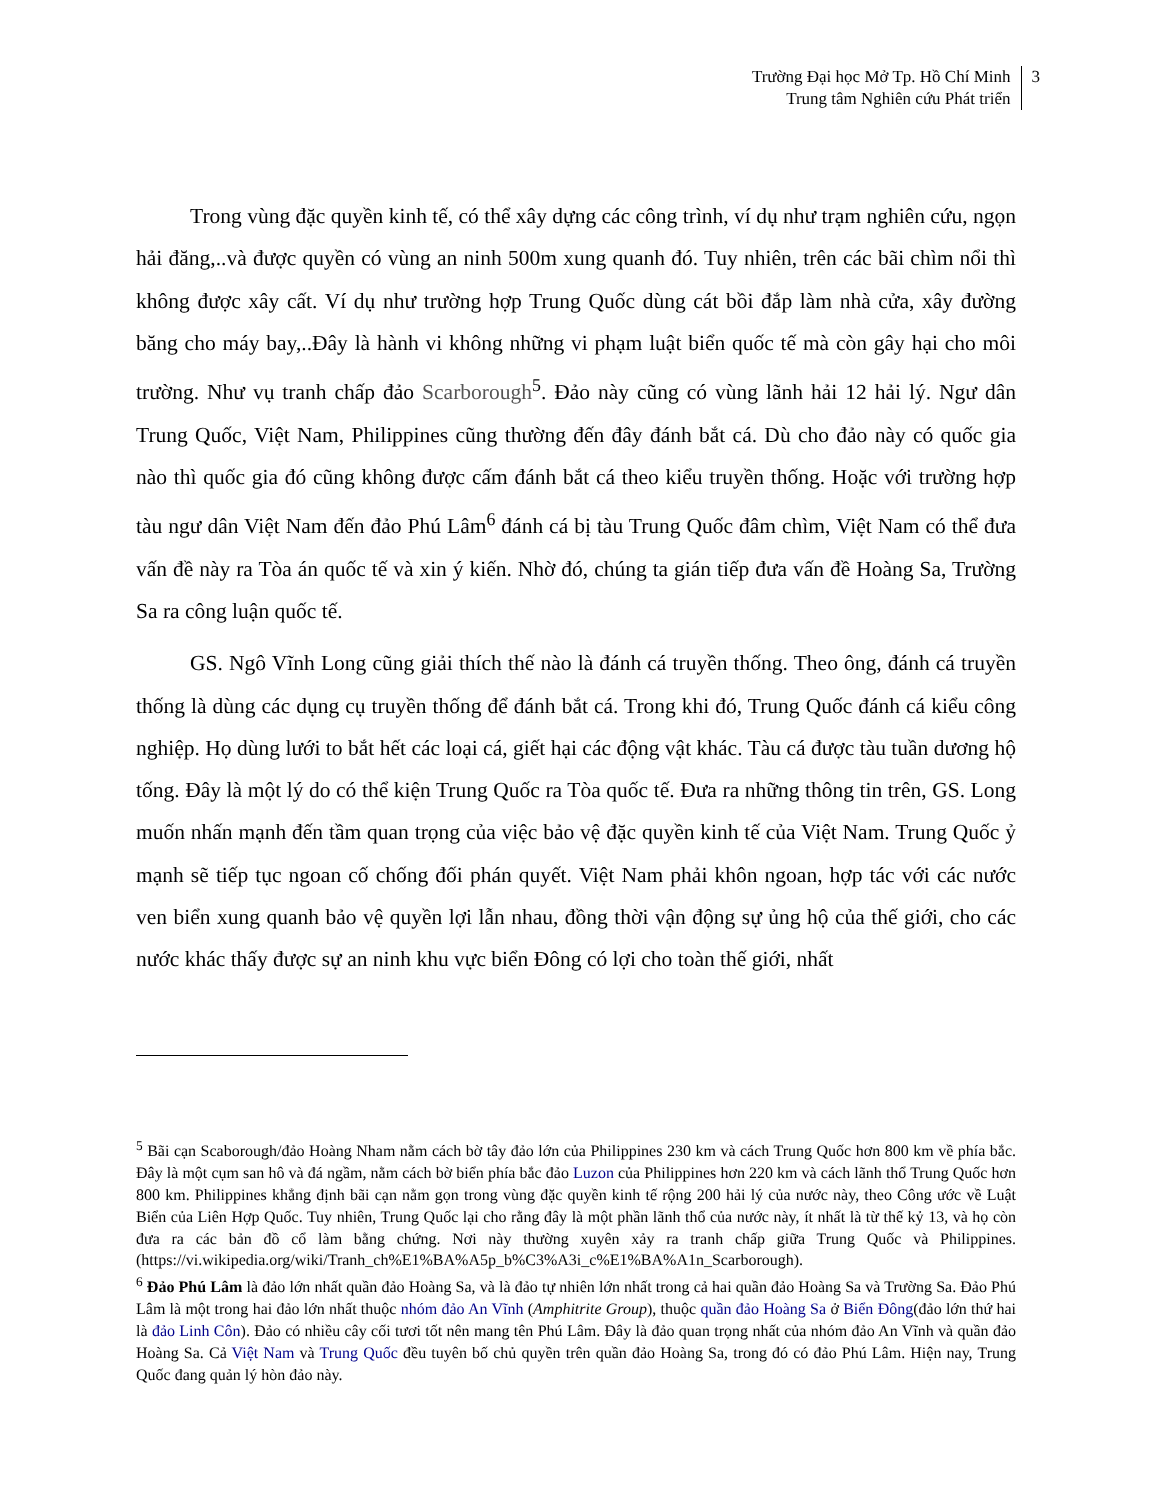Trường Đại học Mở Tp. Hồ Chí Minh
Trung tâm Nghiên cứu Phát triển
3
Trong vùng đặc quyền kinh tế, có thể xây dựng các công trình, ví dụ như trạm nghiên cứu, ngọn hải đăng,..và được quyền có vùng an ninh 500m xung quanh đó. Tuy nhiên, trên các bãi chìm nổi thì không được xây cất. Ví dụ như trường hợp Trung Quốc dùng cát bồi đắp làm nhà cửa, xây đường băng cho máy bay,..Đây là hành vi không những vi phạm luật biển quốc tế mà còn gây hại cho môi trường. Như vụ tranh chấp đảo Scarborough<sup>5</sup>. Đảo này cũng có vùng lãnh hải 12 hải lý. Ngư dân Trung Quốc, Việt Nam, Philippines cũng thường đến đây đánh bắt cá. Dù cho đảo này có quốc gia nào thì quốc gia đó cũng không được cấm đánh bắt cá theo kiểu truyền thống. Hoặc với trường hợp tàu ngư dân Việt Nam đến đảo Phú Lâm<sup>6</sup> đánh cá bị tàu Trung Quốc đâm chìm, Việt Nam có thể đưa vấn đề này ra Tòa án quốc tế và xin ý kiến. Nhờ đó, chúng ta gián tiếp đưa vấn đề Hoàng Sa, Trường Sa ra công luận quốc tế.
GS. Ngô Vĩnh Long cũng giải thích thế nào là đánh cá truyền thống. Theo ông, đánh cá truyền thống là dùng các dụng cụ truyền thống để đánh bắt cá. Trong khi đó, Trung Quốc đánh cá kiểu công nghiệp. Họ dùng lưới to bắt hết các loại cá, giết hại các động vật khác. Tàu cá được tàu tuần dương hộ tống. Đây là một lý do có thể kiện Trung Quốc ra Tòa quốc tế. Đưa ra những thông tin trên, GS. Long muốn nhấn mạnh đến tầm quan trọng của việc bảo vệ đặc quyền kinh tế của Việt Nam. Trung Quốc ỷ mạnh sẽ tiếp tục ngoan cố chống đối phán quyết. Việt Nam phải khôn ngoan, hợp tác với các nước ven biển xung quanh bảo vệ quyền lợi lẫn nhau, đồng thời vận động sự ủng hộ của thế giới, cho các nước khác thấy được sự an ninh khu vực biển Đông có lợi cho toàn thế giới, nhất
<sup>5</sup> Bãi cạn Scaborough/đảo Hoàng Nham nằm cách bờ tây đảo lớn của Philippines 230 km và cách Trung Quốc hơn 800 km về phía bắc. Đây là một cụm san hô và đá ngầm, nằm cách bờ biển phía bắc đảo Luzon của Philippines hơn 220 km và cách lãnh thổ Trung Quốc hơn 800 km. Philippines khẳng định bãi cạn nằm gọn trong vùng đặc quyền kinh tế rộng 200 hải lý của nước này, theo Công ước về Luật Biển của Liên Hợp Quốc. Tuy nhiên, Trung Quốc lại cho rằng đây là một phần lãnh thổ của nước này, ít nhất là từ thế kỷ 13, và họ còn đưa ra các bản đồ cổ làm bằng chứng. Nơi này thường xuyên xảy ra tranh chấp giữa Trung Quốc và Philippines. (https://vi.wikipedia.org/wiki/Tranh_ch%E1%BA%A5p_b%C3%A3i_c%E1%BA%A1n_Scarborough).
<sup>6</sup> Đảo Phú Lâm là đảo lớn nhất quần đảo Hoàng Sa, và là đảo tự nhiên lớn nhất trong cả hai quần đảo Hoàng Sa và Trường Sa. Đảo Phú Lâm là một trong hai đảo lớn nhất thuộc nhóm đảo An Vĩnh (Amphitrite Group), thuộc quần đảo Hoàng Sa ở Biển Đông(đảo lớn thứ hai là đảo Linh Côn). Đảo có nhiều cây cối tươi tốt nên mang tên Phú Lâm. Đây là đảo quan trọng nhất của nhóm đảo An Vĩnh và quần đảo Hoàng Sa. Cả Việt Nam và Trung Quốc đều tuyên bố chủ quyền trên quần đảo Hoàng Sa, trong đó có đảo Phú Lâm. Hiện nay, Trung Quốc đang quản lý hòn đảo này.